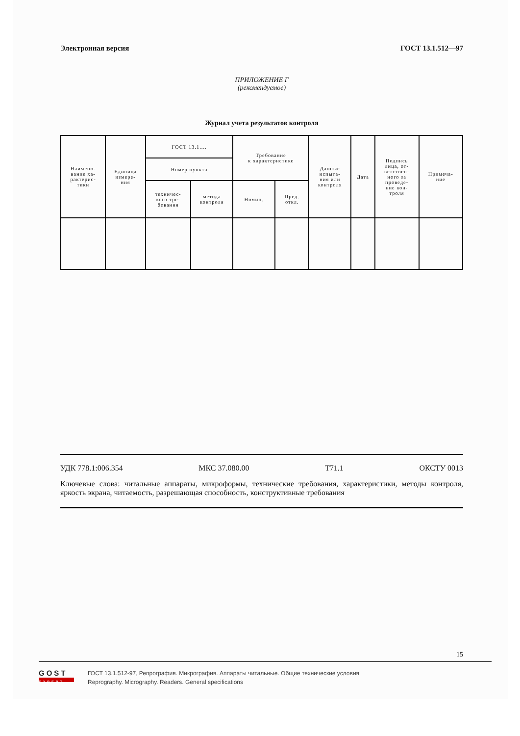Электронная версия ГОСТ 13.1.512—97
ПРИЛОЖЕНИЕ Г
(рекомендуемое)
Журнал учета результатов контроля
| Наимено- вание ха- рактерис- тики | Единица измере- ния | ГОСТ 13.1.... | | Требование к характеристике | | Данные испыта- ния или контроля | Дата | Подпись лица, от- ветствен- ного за проведе- ние кон- троля | Примеча- ние |
| --- | --- | --- | --- | --- | --- | --- | --- | --- | --- |
| | | Номер пункта | | | | | | | |
| | | техничес- кого тре- бования | метода контроля | Номин. | Пред. откл. | | | | |
УДК 778.1:006.354 МКС 37.080.00 Т71.1 ОКСТУ 0013
Ключевые слова: читальные аппараты, микроформы, технические требования, характеристики, методы контроля, яркость экрана, читаемость, разрешающая способность, конструктивные требования
15
GOST
EXPERT
ГОСТ 13.1.512-97, Репрография. Микрография. Аппараты читальные. Общие технические условия
Reprography. Micrography. Readers. General specifications